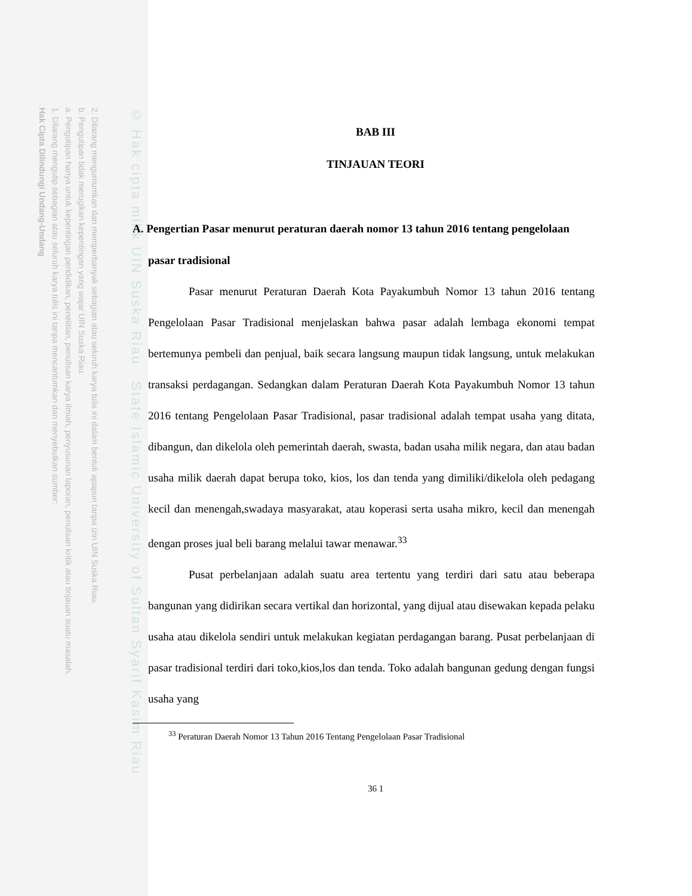2. Dilarang mengumumkan dan memperbanyak sebagian atau seluruh karya tulis ini dalam bentuk apapun tanpa izin UIN Suska Riau.
b. Pengutipan tidak merugikan kepentingan yang wajar UIN Suska Riau.
a. Pengutipan hanya untuk kepentingan pendidikan, penelitian, penulisan karya ilmiah, penyusunan laporan, penulisan kritik atau tinjauan suatu masalah.
1. Dilarang mengutip sebagian atau seluruh karya tulis ini tanpa mencantumkan dan menyebutkan sumber:
Hak Cipta Dilindungi Undang-Undang
© Hak cipta milik UIN Suska Riau State Islamic University of Sultan Syarif Kasim Riau
BAB III
TINJAUAN TEORI
A. Pengertian Pasar menurut peraturan daerah nomor 13 tahun 2016 tentang pengelolaan pasar tradisional
Pasar menurut Peraturan Daerah Kota Payakumbuh Nomor 13 tahun 2016 tentang Pengelolaan Pasar Tradisional menjelaskan bahwa pasar adalah lembaga ekonomi tempat bertemunya pembeli dan penjual, baik secara langsung maupun tidak langsung, untuk melakukan transaksi perdagangan. Sedangkan dalam Peraturan Daerah Kota Payakumbuh Nomor 13 tahun 2016 tentang Pengelolaan Pasar Tradisional, pasar tradisional adalah tempat usaha yang ditata, dibangun, dan dikelola oleh pemerintah daerah, swasta, badan usaha milik negara, dan atau badan usaha milik daerah dapat berupa toko, kios, los dan tenda yang dimiliki/dikelola oleh pedagang kecil dan menengah,swadaya masyarakat, atau koperasi serta usaha mikro, kecil dan menengah dengan proses jual beli barang melalui tawar menawar.<sup>33</sup>
Pusat perbelanjaan adalah suatu area tertentu yang terdiri dari satu atau beberapa bangunan yang didirikan secara vertikal dan horizontal, yang dijual atau disewakan kepada pelaku usaha atau dikelola sendiri untuk melakukan kegiatan perdagangan barang. Pusat perbelanjaan di pasar tradisional terdiri dari toko,kios,los dan tenda. Toko adalah bangunan gedung dengan fungsi usaha yang
<sup>33</sup> Peraturan Daerah Nomor 13 Tahun 2016 Tentang Pengelolaan Pasar Tradisional
36 1